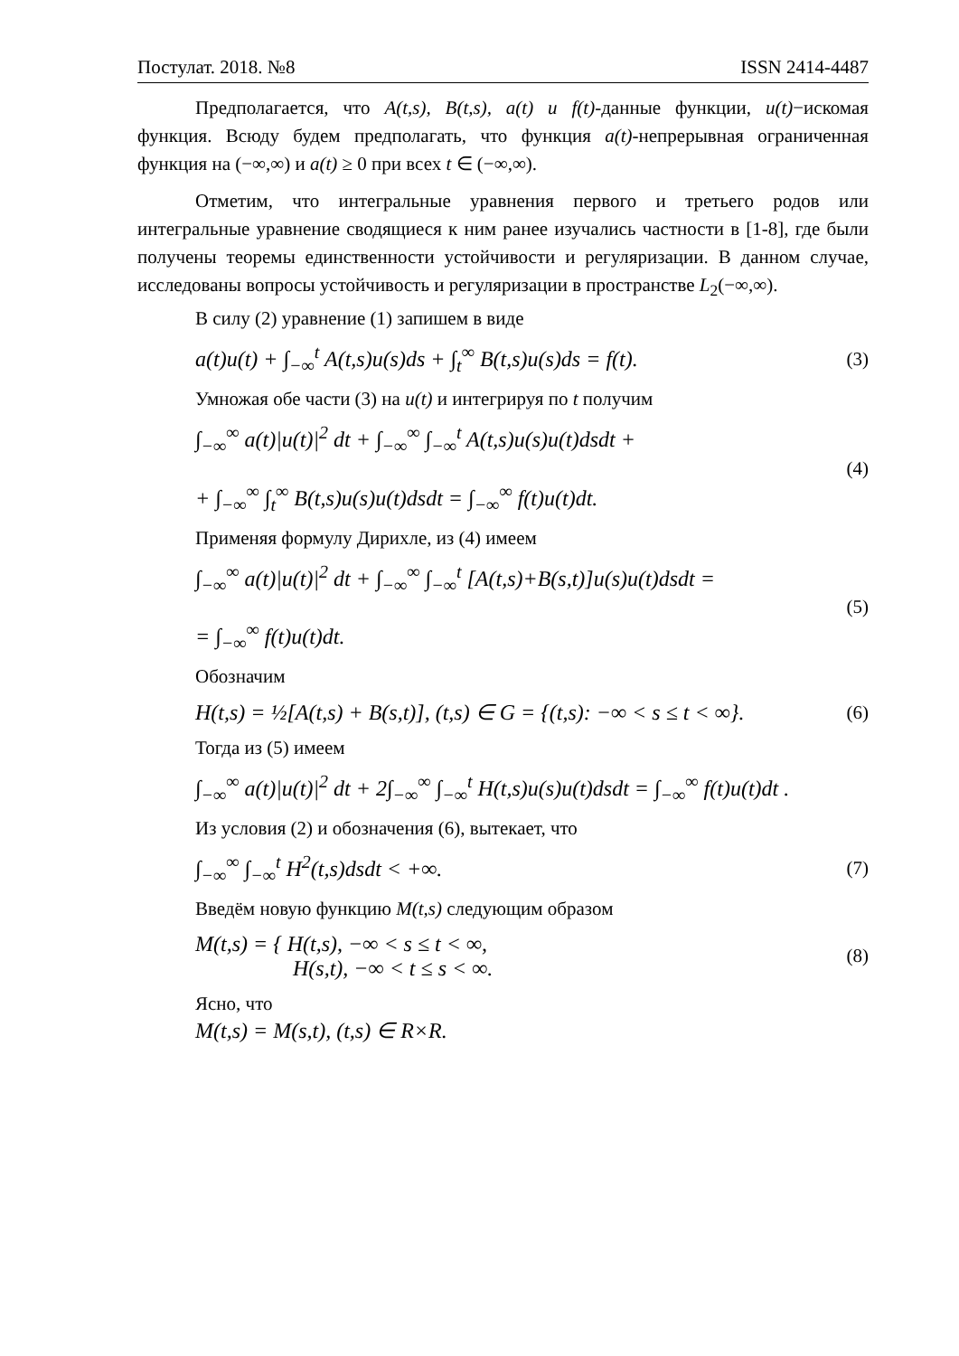Постулат. 2018. №8 ISSN 2414-4487
Предполагается, что A(t,s), B(t,s), a(t) u f(t)-данные функции, u(t)−искомая функция. Всюду будем предполагать, что функция a(t)-непрерывная ограниченная функция на (−∞,∞) и a(t) ≥ 0 при всех t ∈ (−∞,∞).
Отметим, что интегральные уравнения первого и третьего родов или интегральные уравнение сводящиеся к ним ранее изучались частности в [1-8], где были получены теоремы единственности устойчивости и регуляризации. В данном случае, исследованы вопросы устойчивость и регуляризации в пространстве L<sub>2</sub>(−∞,∞).
В силу (2) уравнение (1) запишем в виде
a(t)u(t) + ∫<sub>−∞</sub><sup>t</sup> A(t,s)u(s)ds + ∫<sub>t</sub><sup>∞</sup> B(t,s)u(s)ds = f(t). (3)
Умножая обе части (3) на u(t) и интегрируя по t получим
∫<sub>−∞</sub><sup>∞</sup> a(t)|u(t)|<sup>2</sup> dt + ∫<sub>−∞</sub><sup>∞</sup> ∫<sub>−∞</sub><sup>t</sup> A(t,s)u(s)u(t)dsdt +
+ ∫<sub>−∞</sub><sup>∞</sup> ∫<sub>t</sub><sup>∞</sup> B(t,s)u(s)u(t)dsdt = ∫<sub>−∞</sub><sup>∞</sup> f(t)u(t)dt. (4)
Применяя формулу Дирихле, из (4) имеем
∫<sub>−∞</sub><sup>∞</sup> a(t)|u(t)|<sup>2</sup> dt + ∫<sub>−∞</sub><sup>∞</sup> ∫<sub>−∞</sub><sup>t</sup> [A(t,s)+B(s,t)]u(s)u(t)dsdt =
= ∫<sub>−∞</sub><sup>∞</sup> f(t)u(t)dt. (5)
Обозначим
H(t,s) = ½[A(t,s) + B(s,t)], (t,s) ∈ G = {(t,s): −∞ < s ≤ t < ∞}. (6)
Тогда из (5) имеем
∫<sub>−∞</sub><sup>∞</sup> a(t)|u(t)|<sup>2</sup> dt + 2∫<sub>−∞</sub><sup>∞</sup> ∫<sub>−∞</sub><sup>t</sup> H(t,s)u(s)u(t)dsdt = ∫<sub>−∞</sub><sup>∞</sup> f(t)u(t)dt .
Из условия (2) и обозначения (6), вытекает, что
∫<sub>−∞</sub><sup>∞</sup> ∫<sub>−∞</sub><sup>t</sup> H<sup>2</sup>(t,s)dsdt < +∞. (7)
Введём новую функцию M(t,s) следующим образом
M(t,s) = { H(t,s), −∞ < s ≤ t < ∞,
H(s,t), −∞ < t ≤ s < ∞. (8)
Ясно, что
M(t,s) = M(s,t), (t,s) ∈ R×R.